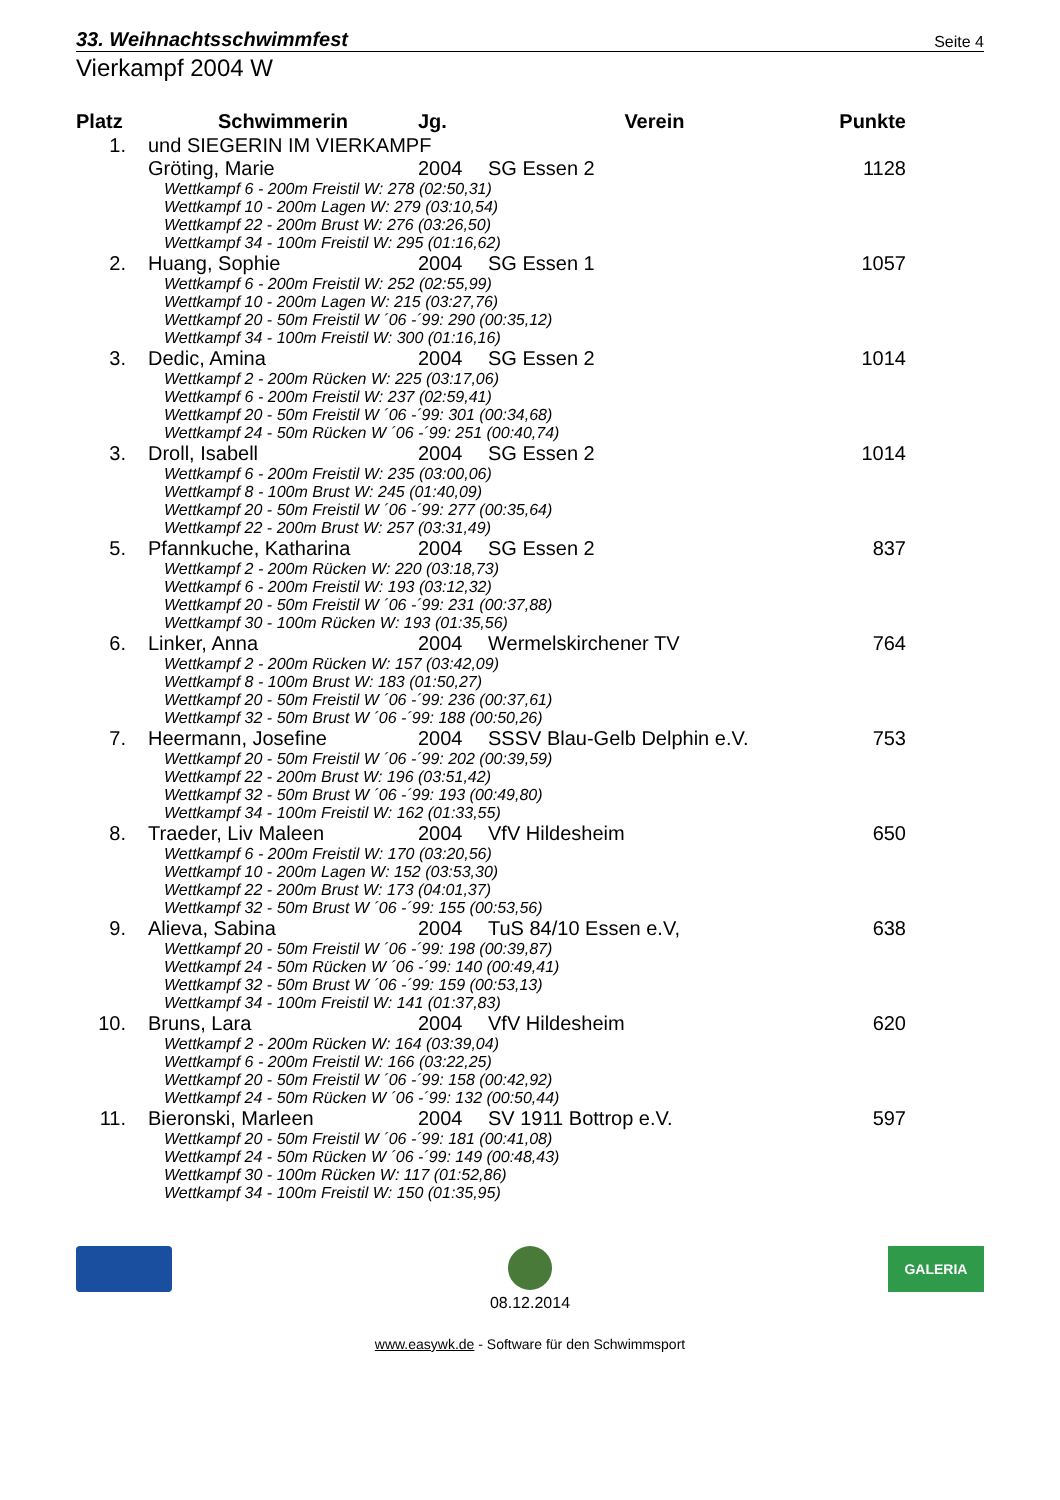33. Weihnachtsschwimmfest Seite 4
Vierkampf 2004 W
| Platz | Schwimmerin | Jg. | Verein | Punkte |
| --- | --- | --- | --- | --- |
| 1. | und SIEGERIN IM VIERKAMPF | | | |
| | Gröting, Marie | 2004 | SG Essen 2 | 1128 |
| | Wettkampf 6 - 200m Freistil W: 278 (02:50,31) Wettkampf 10 - 200m Lagen W: 279 (03:10,54) Wettkampf 22 - 200m Brust W: 276 (03:26,50) Wettkampf 34 - 100m Freistil W: 295 (01:16,62) | | | |
| 2. | Huang, Sophie | 2004 | SG Essen 1 | 1057 |
| | Wettkampf 6 - 200m Freistil W: 252 (02:55,99) Wettkampf 10 - 200m Lagen W: 215 (03:27,76) Wettkampf 20 - 50m Freistil W ´06 -´99: 290 (00:35,12) Wettkampf 34 - 100m Freistil W: 300 (01:16,16) | | | |
| 3. | Dedic, Amina | 2004 | SG Essen 2 | 1014 |
| | Wettkampf 2 - 200m Rücken W: 225 (03:17,06) Wettkampf 6 - 200m Freistil W: 237 (02:59,41) Wettkampf 20 - 50m Freistil W ´06 -´99: 301 (00:34,68) Wettkampf 24 - 50m Rücken W ´06 -´99: 251 (00:40,74) | | | |
| 3. | Droll, Isabell | 2004 | SG Essen 2 | 1014 |
| | Wettkampf 6 - 200m Freistil W: 235 (03:00,06) Wettkampf 8 - 100m Brust W: 245 (01:40,09) Wettkampf 20 - 50m Freistil W ´06 -´99: 277 (00:35,64) Wettkampf 22 - 200m Brust W: 257 (03:31,49) | | | |
| 5. | Pfannkuche, Katharina | 2004 | SG Essen 2 | 837 |
| | Wettkampf 2 - 200m Rücken W: 220 (03:18,73) Wettkampf 6 - 200m Freistil W: 193 (03:12,32) Wettkampf 20 - 50m Freistil W ´06 -´99: 231 (00:37,88) Wettkampf 30 - 100m Rücken W: 193 (01:35,56) | | | |
| 6. | Linker, Anna | 2004 | Wermelskirchener TV | 764 |
| | Wettkampf 2 - 200m Rücken W: 157 (03:42,09) Wettkampf 8 - 100m Brust W: 183 (01:50,27) Wettkampf 20 - 50m Freistil W ´06 -´99: 236 (00:37,61) Wettkampf 32 - 50m Brust W ´06 -´99: 188 (00:50,26) | | | |
| 7. | Heermann, Josefine | 2004 | SSSV Blau-Gelb Delphin e.V. | 753 |
| | Wettkampf 20 - 50m Freistil W ´06 -´99: 202 (00:39,59) Wettkampf 22 - 200m Brust W: 196 (03:51,42) Wettkampf 32 - 50m Brust W ´06 -´99: 193 (00:49,80) Wettkampf 34 - 100m Freistil W: 162 (01:33,55) | | | |
| 8. | Traeder, Liv Maleen | 2004 | VfV Hildesheim | 650 |
| | Wettkampf 6 - 200m Freistil W: 170 (03:20,56) Wettkampf 10 - 200m Lagen W: 152 (03:53,30) Wettkampf 22 - 200m Brust W: 173 (04:01,37) Wettkampf 32 - 50m Brust W ´06 -´99: 155 (00:53,56) | | | |
| 9. | Alieva, Sabina | 2004 | TuS 84/10 Essen e.V, | 638 |
| | Wettkampf 20 - 50m Freistil W ´06 -´99: 198 (00:39,87) Wettkampf 24 - 50m Rücken W ´06 -´99: 140 (00:49,41) Wettkampf 32 - 50m Brust W ´06 -´99: 159 (00:53,13) Wettkampf 34 - 100m Freistil W: 141 (01:37,83) | | | |
| 10. | Bruns, Lara | 2004 | VfV Hildesheim | 620 |
| | Wettkampf 2 - 200m Rücken W: 164 (03:39,04) Wettkampf 6 - 200m Freistil W: 166 (03:22,25) Wettkampf 20 - 50m Freistil W ´06 -´99: 158 (00:42,92) Wettkampf 24 - 50m Rücken W ´06 -´99: 132 (00:50,44) | | | |
| 11. | Bieronski, Marleen | 2004 | SV 1911 Bottrop e.V. | 597 |
| | Wettkampf 20 - 50m Freistil W ´06 -´99: 181 (00:41,08) Wettkampf 24 - 50m Rücken W ´06 -´99: 149 (00:48,43) Wettkampf 30 - 100m Rücken W: 117 (01:52,86) Wettkampf 34 - 100m Freistil W: 150 (01:35,95) | | | |
08.12.2014
GALERIA
www.easywk.de - Software für den Schwimmsport